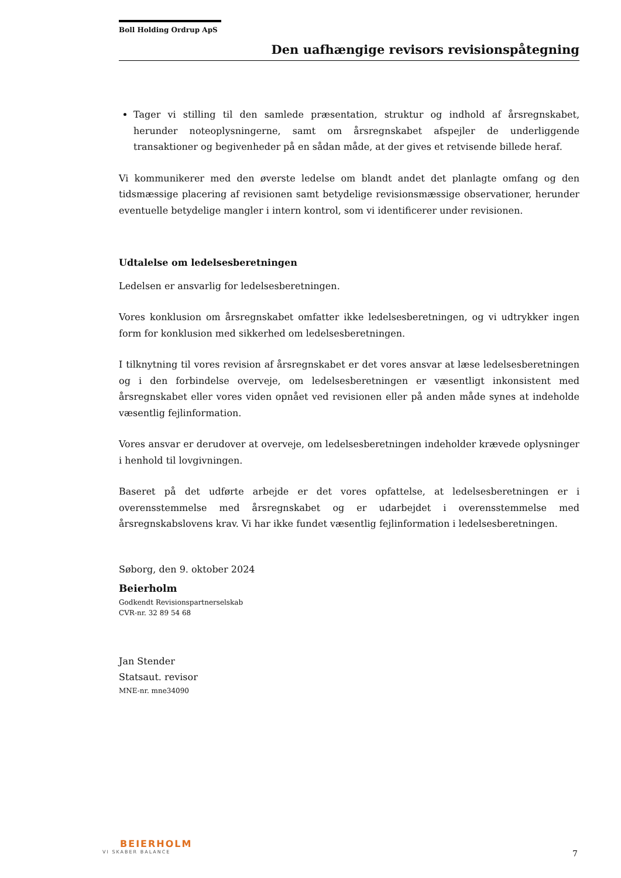Boll Holding Ordrup ApS
Den uafhængige revisors revisionspåtegning
Tager vi stilling til den samlede præsentation, struktur og indhold af årsregnskabet, herunder noteoplysningerne, samt om årsregnskabet afspejler de underliggende transaktioner og begivenheder på en sådan måde, at der gives et retvisende billede heraf.
Vi kommunikerer med den øverste ledelse om blandt andet det planlagte omfang og den tidsmæssige placering af revisionen samt betydelige revisionsmæssige observationer, herunder eventuelle betydelige mangler i intern kontrol, som vi identificerer under revisionen.
Udtalelse om ledelsesberetningen
Ledelsen er ansvarlig for ledelsesberetningen.
Vores konklusion om årsregnskabet omfatter ikke ledelsesberetningen, og vi udtrykker ingen form for konklusion med sikkerhed om ledelsesberetningen.
I tilknytning til vores revision af årsregnskabet er det vores ansvar at læse ledelsesberetningen og i den forbindelse overveje, om ledelsesberetningen er væsentligt inkonsistent med årsregnskabet eller vores viden opnået ved revisionen eller på anden måde synes at indeholde væsentlig fejlinformation.
Vores ansvar er derudover at overveje, om ledelsesberetningen indeholder krævede oplysninger i henhold til lovgivningen.
Baseret på det udførte arbejde er det vores opfattelse, at ledelsesberetningen er i overensstemmelse med årsregnskabet og er udarbejdet i overensstemmelse med årsregnskabslovens krav. Vi har ikke fundet væsentlig fejlinformation i ledelsesberetningen.
Søborg, den 9. oktober 2024
Beierholm
Godkendt Revisionspartnerselskab
CVR-nr. 32 89 54 68
Jan Stender
Statsaut. revisor
MNE-nr. mne34090
BEIERHOLM
VI SKABER BALANCE
7